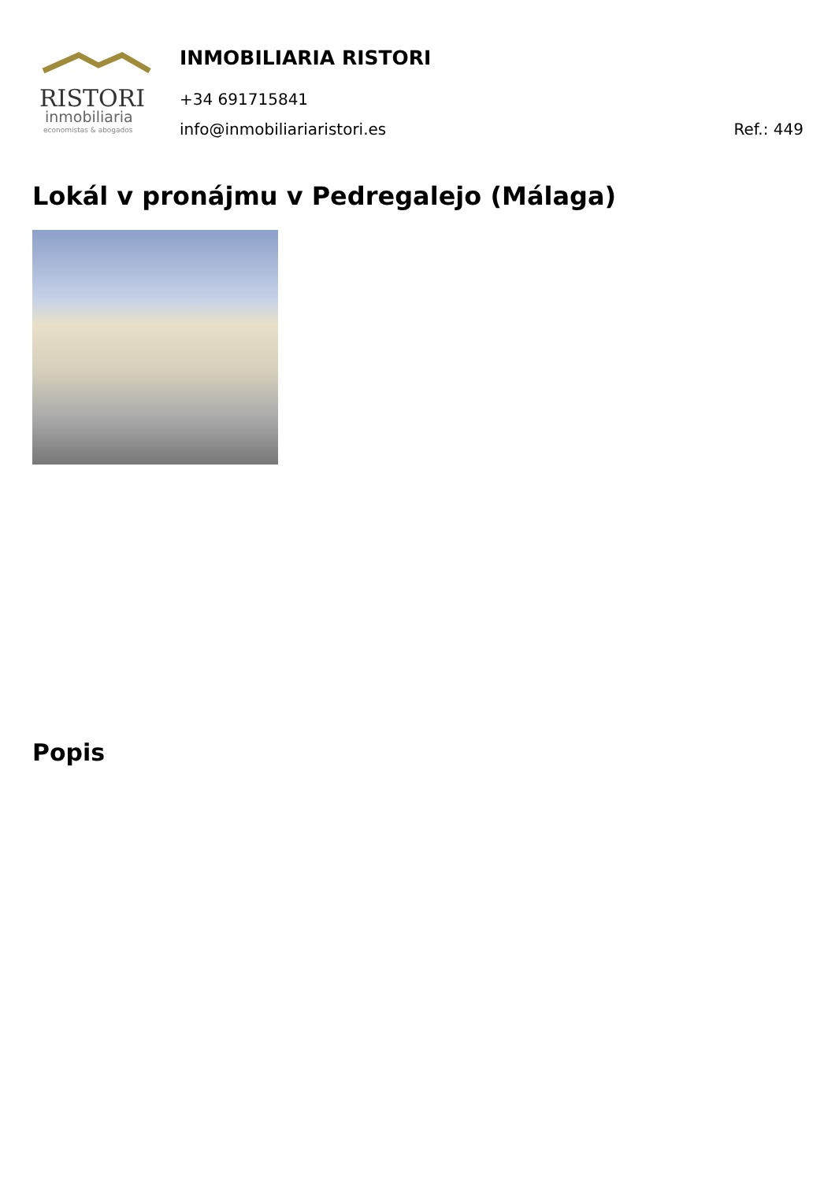RISTORI
inmobiliaria
economistas & abogados
INMOBILIARIA RISTORI
+34 691715841
info@inmobiliariaristori.es Ref.: 449
Lokál v pronájmu v Pedregalejo (Málaga)
Popis